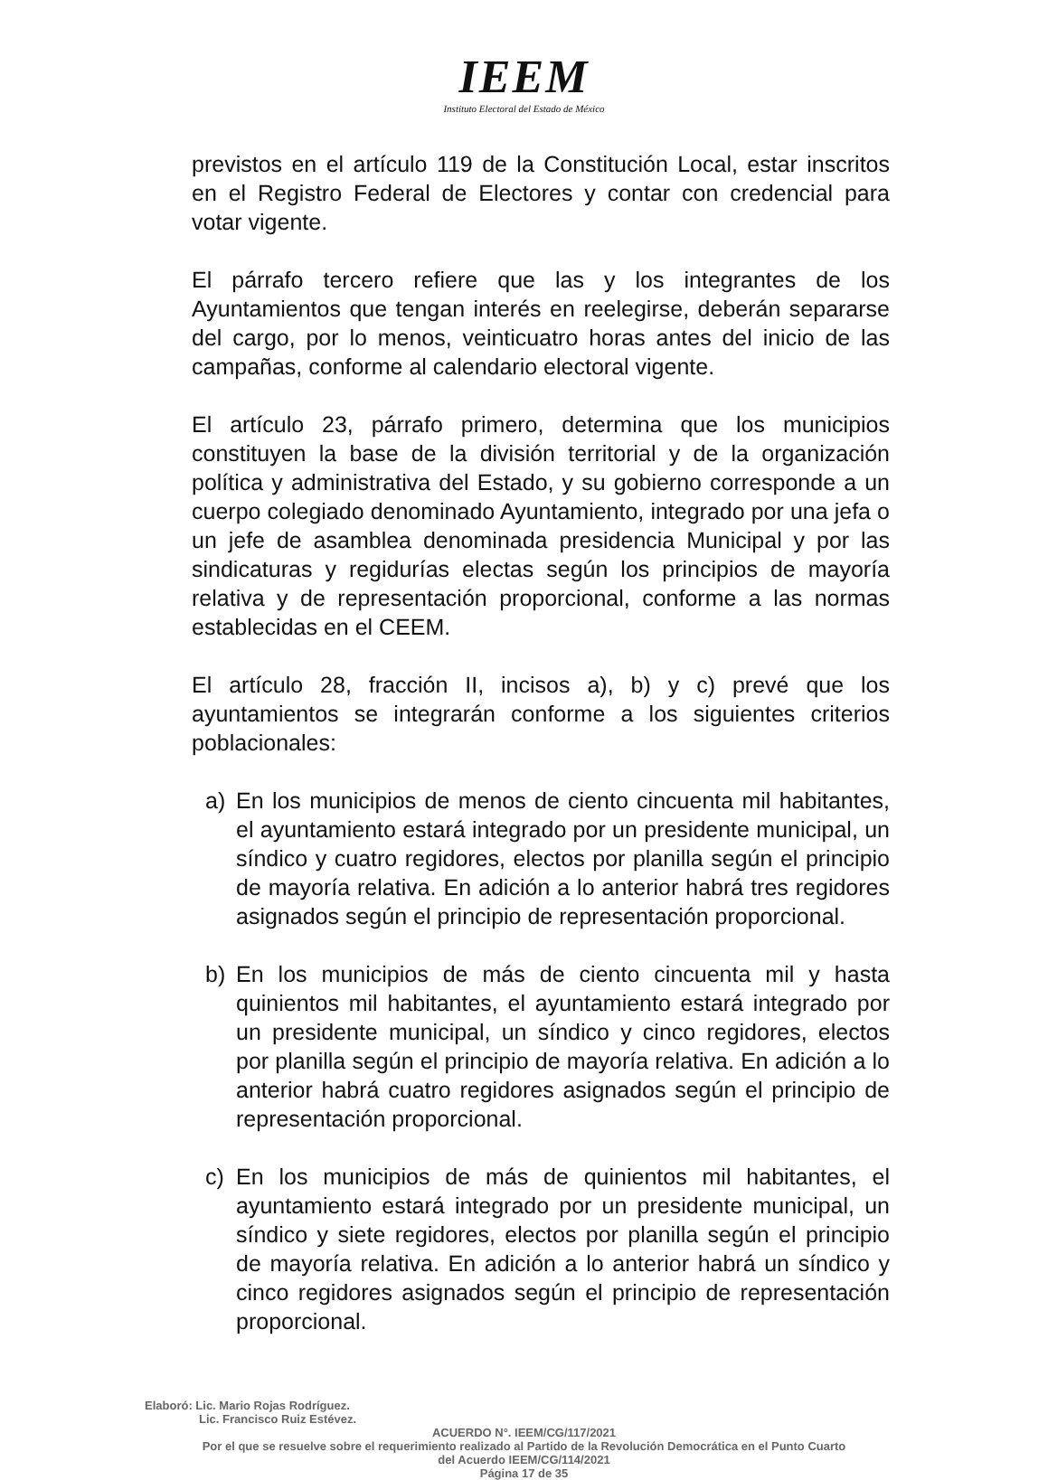IEEM
Instituto Electoral del Estado de México
previstos en el artículo 119 de la Constitución Local, estar inscritos en el Registro Federal de Electores y contar con credencial para votar vigente.
El párrafo tercero refiere que las y los integrantes de los Ayuntamientos que tengan interés en reelegirse, deberán separarse del cargo, por lo menos, veinticuatro horas antes del inicio de las campañas, conforme al calendario electoral vigente.
El artículo 23, párrafo primero, determina que los municipios constituyen la base de la división territorial y de la organización política y administrativa del Estado, y su gobierno corresponde a un cuerpo colegiado denominado Ayuntamiento, integrado por una jefa o un jefe de asamblea denominada presidencia Municipal y por las sindicaturas y regidurías electas según los principios de mayoría relativa y de representación proporcional, conforme a las normas establecidas en el CEEM.
El artículo 28, fracción II, incisos a), b) y c) prevé que los ayuntamientos se integrarán conforme a los siguientes criterios poblacionales:
a) En los municipios de menos de ciento cincuenta mil habitantes, el ayuntamiento estará integrado por un presidente municipal, un síndico y cuatro regidores, electos por planilla según el principio de mayoría relativa. En adición a lo anterior habrá tres regidores asignados según el principio de representación proporcional.
b) En los municipios de más de ciento cincuenta mil y hasta quinientos mil habitantes, el ayuntamiento estará integrado por un presidente municipal, un síndico y cinco regidores, electos por planilla según el principio de mayoría relativa. En adición a lo anterior habrá cuatro regidores asignados según el principio de representación proporcional.
c) En los municipios de más de quinientos mil habitantes, el ayuntamiento estará integrado por un presidente municipal, un síndico y siete regidores, electos por planilla según el principio de mayoría relativa. En adición a lo anterior habrá un síndico y cinco regidores asignados según el principio de representación proporcional.
Elaboró: Lic. Mario Rojas Rodríguez.
Lic. Francisco Ruiz Estévez.
ACUERDO N°. IEEM/CG/117/2021
Por el que se resuelve sobre el requerimiento realizado al Partido de la Revolución Democrática en el Punto Cuarto
del Acuerdo IEEM/CG/114/2021
Página 17 de 35